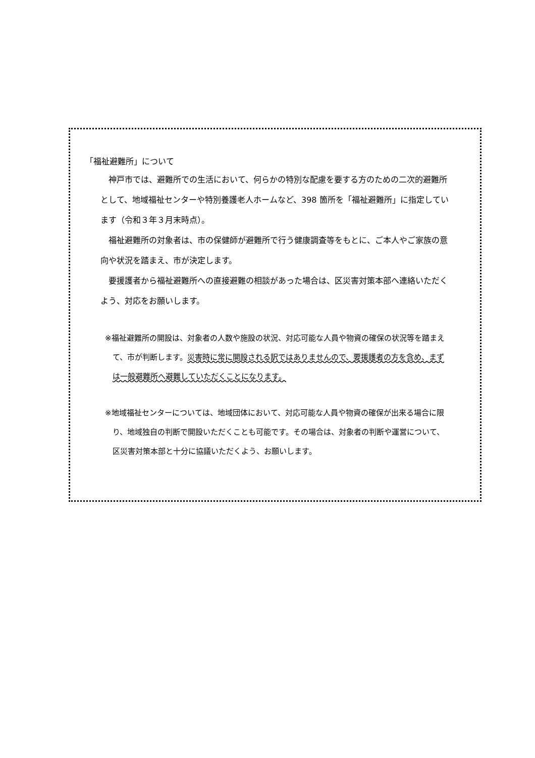「福祉避難所」について
神戸市では、避難所での生活において、何らかの特別な配慮を要する方のための二次的避難所として、地域福祉センターや特別養護老人ホームなど、398 箇所を「福祉避難所」に指定しています（令和３年３月末時点）。
福祉避難所の対象者は、市の保健師が避難所で行う健康調査等をもとに、ご本人やご家族の意向や状況を踏まえ、市が決定します。
要援護者から福祉避難所への直接避難の相談があった場合は、区災害対策本部へ連絡いただくよう、対応をお願いします。
※福祉避難所の開設は、対象者の人数や施設の状況、対応可能な人員や物資の確保の状況等を踏まえて、市が判断します。災害時に常に開設される訳ではありませんので、要援護者の方を含め、まずは一般避難所へ避難していただくことになります。
※地域福祉センターについては、地域団体において、対応可能な人員や物資の確保が出来る場合に限り、地域独自の判断で開設いただくことも可能です。その場合は、対象者の判断や運営について、区災害対策本部と十分に協議いただくよう、お願いします。